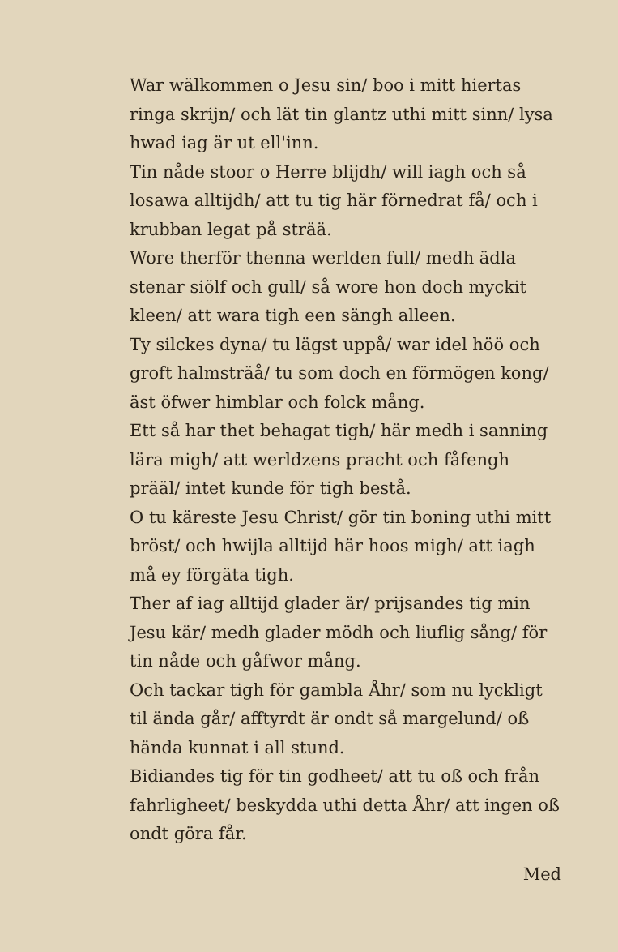War wälkommen o Jesu sin/ boo i mitt hiertas ringa skrijn/ och lät tin glantz uthi mitt sinn/ lysa hwad iag är ut ell'inn.
Tin nåde stoor o Herre blijdh/ will iagh och så losawa alltijdh/ att tu tig här förnedrat få/ och i krubban legat på strää.
Wore therför thenna werlden full/ medh ädla stenar siölf och gull/ så wore hon doch myckit kleen/ att wara tigh een sängh alleen.
Ty silckes dyna/ tu lägst uppå/ war idel höö och groft halmsträå/ tu som doch en förmögen kong/ äst öfwer himblar och folck mång.
Ett så har thet behagat tigh/ här medh i sanning lära migh/ att werldzens pracht och fåfengh prääl/ intet kunde för tigh bestå.
O tu käreste Jesu Christ/ gör tin boning uthi mitt bröst/ och hwijla alltijd här hoos migh/ att iagh må ey förgäta tigh.
Ther af iag alltijd glader är/ prijsandes tig min Jesu kär/ medh glader mödh och liuflig sång/ för tin nåde och gåfwor mång.
Och tackar tigh för gambla Åhr/ som nu lyckligt til ända går/ afftyrdt är ondt så margelund/ oß hända kunnat i all stund.
Bidiandes tig för tin godheet/ att tu oß och från fahrligheet/ beskydda uthi detta Åhr/ att ingen oß ondt göra får.
Med